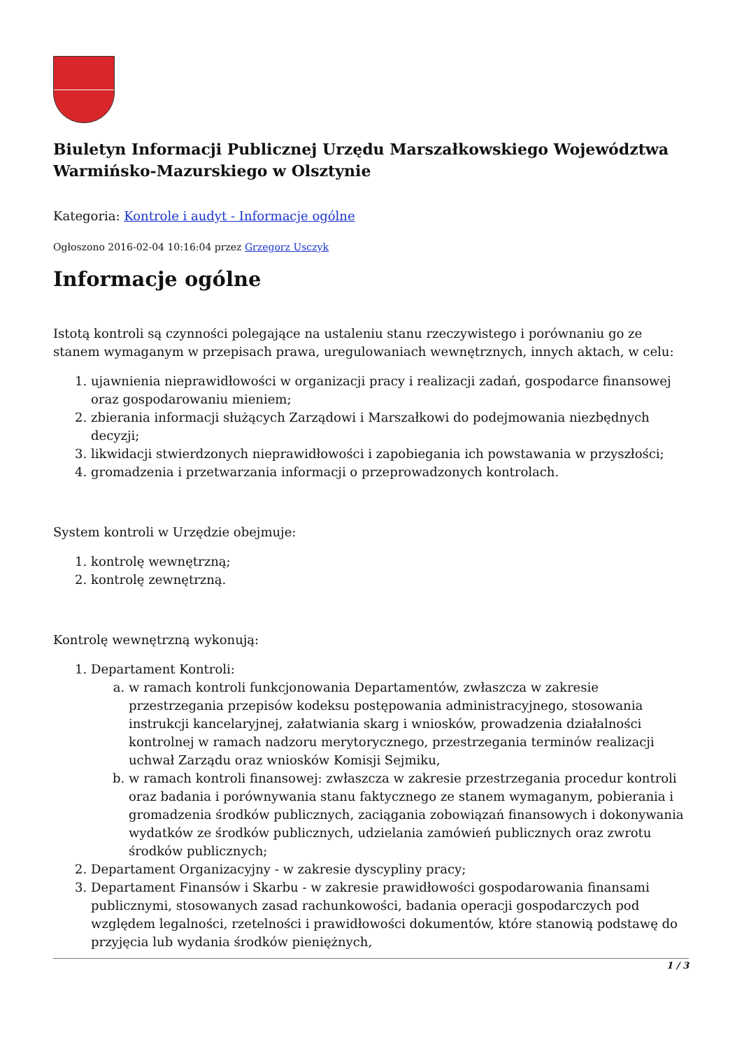Biuletyn Informacji Publicznej Urzędu Marszałkowskiego Województwa Warmińsko-Mazurskiego w Olsztynie
Kategoria: Kontrole i audyt - Informacje ogólne
Ogłoszono 2016-02-04 10:16:04 przez Grzegorz Usczyk
Informacje ogólne
Istotą kontroli są czynności polegające na ustaleniu stanu rzeczywistego i porównaniu go ze stanem wymaganym w przepisach prawa, uregulowaniach wewnętrznych, innych aktach, w celu:
1. ujawnienia nieprawidłowości w organizacji pracy i realizacji zadań, gospodarce finansowej oraz gospodarowaniu mieniem;
2. zbierania informacji służących Zarządowi i Marszałkowi do podejmowania niezbędnych decyzji;
3. likwidacji stwierdzonych nieprawidłowości i zapobiegania ich powstawania w przyszłości;
4. gromadzenia i przetwarzania informacji o przeprowadzonych kontrolach.
System kontroli w Urzędzie obejmuje:
1. kontrolę wewnętrzną;
2. kontrolę zewnętrzną.
Kontrolę wewnętrzną wykonują:
1. Departament Kontroli:
a. w ramach kontroli funkcjonowania Departamentów, zwłaszcza w zakresie przestrzegania przepisów kodeksu postępowania administracyjnego, stosowania instrukcji kancelaryjnej, załatwiania skarg i wniosków, prowadzenia działalności kontrolnej w ramach nadzoru merytorycznego, przestrzegania terminów realizacji uchwał Zarządu oraz wniosków Komisji Sejmiku,
b. w ramach kontroli finansowej: zwłaszcza w zakresie przestrzegania procedur kontroli oraz badania i porównywania stanu faktycznego ze stanem wymaganym, pobierania i gromadzenia środków publicznych, zaciągania zobowiązań finansowych i dokonywania wydatków ze środków publicznych, udzielania zamówień publicznych oraz zwrotu środków publicznych;
2. Departament Organizacyjny - w zakresie dyscypliny pracy;
3. Departament Finansów i Skarbu - w zakresie prawidłowości gospodarowania finansami publicznymi, stosowanych zasad rachunkowości, badania operacji gospodarczych pod względem legalności, rzetelności i prawidłowości dokumentów, które stanowią podstawę do przyjęcia lub wydania środków pieniężnych,
1 / 3